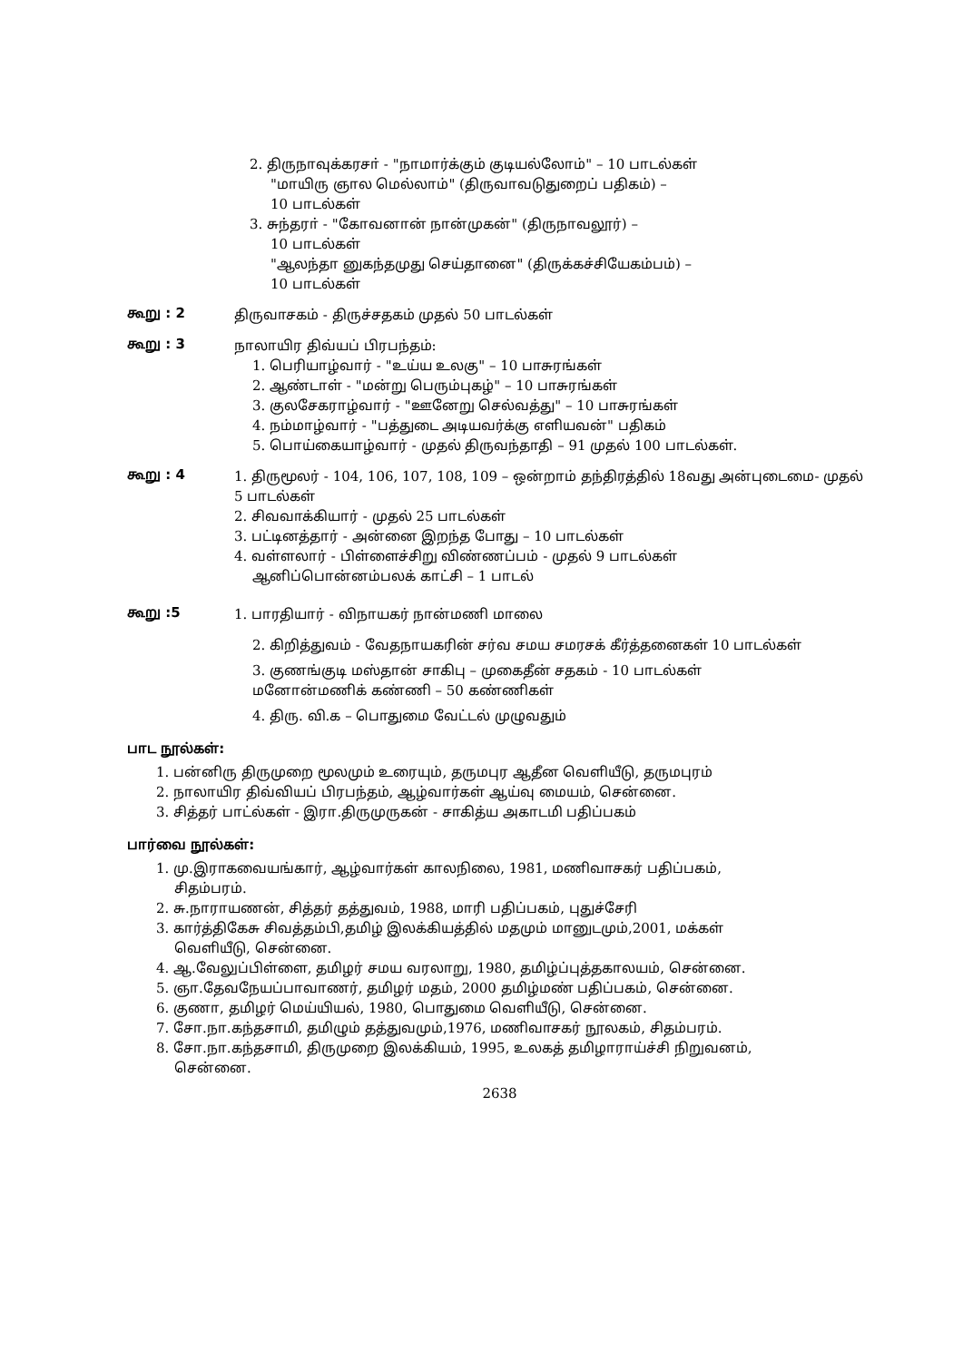2. திருநாவுக்கரசா் - "நாமார்க்கும் குடியல்லோம்" – 10 பாடல்கள்
"மாயிரு ஞால மெல்லாம்" (திருவாவடுதுறைப் பதிகம்) –
10 பாடல்கள்
3. சுந்தரா் - "கோவனான் நான்முகன்" (திருநாவலூர்) –
10 பாடல்கள்
"ஆலந்தா னுகந்தமுது செய்தானை" (திருக்கச்சியேகம்பம்) –
10 பாடல்கள்
கூறு : 2
திருவாசகம் - திருச்சதகம் முதல் 50 பாடல்கள்
கூறு : 3
நாலாயிர திவ்யப் பிரபந்தம்:
1. பெரியாழ்வார் - "உய்ய உலகு" – 10 பாசுரங்கள்
2. ஆண்டாள் - "மன்று பெரும்புகழ்" – 10 பாசுரங்கள்
3. குலசேகராழ்வார் - "ஊனேறு செல்வத்து" – 10 பாசுரங்கள்
4. நம்மாழ்வார் - "பத்துடை அடியவர்க்கு எளியவன்" பதிகம்
5. பொய்கையாழ்வார் - முதல் திருவந்தாதி – 91 முதல் 100 பாடல்கள்.
கூறு : 4
1. திருமூலர் - 104, 106, 107, 108, 109 – ஒன்றாம் தந்திரத்தில் 18வது அன்புடைமை- முதல் 5 பாடல்கள்
2. சிவவாக்கியார் - முதல் 25 பாடல்கள்
3. பட்டினத்தார் - அன்னை இறந்த போது – 10 பாடல்கள்
4. வள்ளலார் - பிள்ளைச்சிறு விண்ணப்பம் - முதல் 9 பாடல்கள்
ஆனிப்பொன்னம்பலக் காட்சி – 1 பாடல்
கூறு :5
1. பாரதியார் - விநாயகர் நான்மணி மாலை
2. கிறித்துவம் - வேதநாயகரின் சர்வ சமய சமரசக் கீர்த்தனைகள் 10 பாடல்கள்
3. குணங்குடி மஸ்தான் சாகிபு – முகைதீன் சதகம் - 10 பாடல்கள்
மனோன்மணிக் கண்ணி – 50 கண்ணிகள்
4. திரு. வி.க – பொதுமை வேட்டல் முழுவதும்
பாட நூல்கள்:
1. பன்னிரு திருமுறை மூலமும் உரையும், தருமபுர ஆதீன வெளியீடு, தருமபுரம்
2. நாலாயிர திவ்வியப் பிரபந்தம், ஆழ்வார்கள் ஆய்வு மையம், சென்னை.
3. சித்தர் பாட்ல்கள் - இரா.திருமுருகன் - சாகித்ய அகாடமி பதிப்பகம்
பார்வை நூல்கள்:
1. மு.இராகவையங்கார், ஆழ்வார்கள் காலநிலை, 1981, மணிவாசகர் பதிப்பகம்,
சிதம்பரம்.
2. சு.நாராயணன், சித்தர் தத்துவம், 1988, மாரி பதிப்பகம், புதுச்சேரி
3. கார்த்திகேசு சிவத்தம்பி,தமிழ் இலக்கியத்தில் மதமும் மானுடமும்,2001, மக்கள்
வெளியீடு, சென்னை.
4. ஆ.வேலுப்பிள்ளை, தமிழர் சமய வரலாறு, 1980, தமிழ்ப்புத்தகாலயம், சென்னை.
5. ஞா.தேவநேயப்பாவாணர், தமிழர் மதம், 2000 தமிழ்மண் பதிப்பகம், சென்னை.
6. குணா, தமிழர் மெய்யியல், 1980, பொதுமை வெளியீடு, சென்னை.
7. சோ.நா.கந்தசாமி, தமிழும் தத்துவமும்,1976, மணிவாசகர் நூலகம், சிதம்பரம்.
8. சோ.நா.கந்தசாமி, திருமுறை இலக்கியம், 1995, உலகத் தமிழாராய்ச்சி நிறுவனம்,
சென்னை.
2638